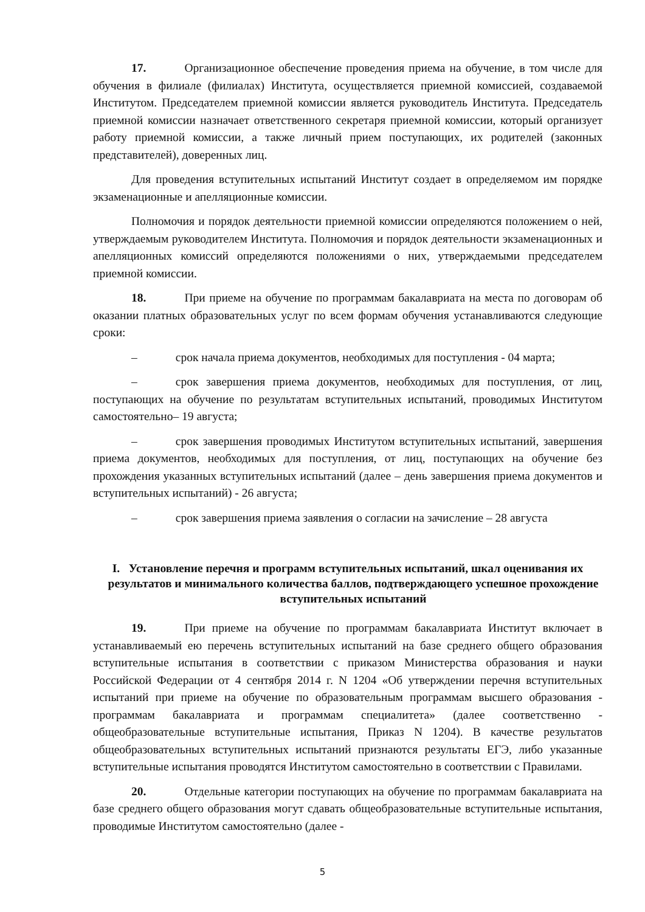17. Организационное обеспечение проведения приема на обучение, в том числе для обучения в филиале (филиалах) Института, осуществляется приемной комиссией, создаваемой Институтом. Председателем приемной комиссии является руководитель Института. Председатель приемной комиссии назначает ответственного секретаря приемной комиссии, который организует работу приемной комиссии, а также личный прием поступающих, их родителей (законных представителей), доверенных лиц.
Для проведения вступительных испытаний Институт создает в определяемом им порядке экзаменационные и апелляционные комиссии.
Полномочия и порядок деятельности приемной комиссии определяются положением о ней, утверждаемым руководителем Института. Полномочия и порядок деятельности экзаменационных и апелляционных комиссий определяются положениями о них, утверждаемыми председателем приемной комиссии.
18. При приеме на обучение по программам бакалавриата на места по договорам об оказании платных образовательных услуг по всем формам обучения устанавливаются следующие сроки:
– срок начала приема документов, необходимых для поступления - 04 марта;
– срок завершения приема документов, необходимых для поступления, от лиц, поступающих на обучение по результатам вступительных испытаний, проводимых Институтом самостоятельно– 19 августа;
– срок завершения проводимых Институтом вступительных испытаний, завершения приема документов, необходимых для поступления, от лиц, поступающих на обучение без прохождения указанных вступительных испытаний (далее – день завершения приема документов и вступительных испытаний) - 26 августа;
– срок завершения приема заявления о согласии на зачисление – 28 августа
I. Установление перечня и программ вступительных испытаний, шкал оценивания их результатов и минимального количества баллов, подтверждающего успешное прохождение вступительных испытаний
19. При приеме на обучение по программам бакалавриата Институт включает в устанавливаемый ею перечень вступительных испытаний на базе среднего общего образования вступительные испытания в соответствии с приказом Министерства образования и науки Российской Федерации от 4 сентября 2014 г. N 1204 «Об утверждении перечня вступительных испытаний при приеме на обучение по образовательным программам высшего образования - программам бакалавриата и программам специалитета» (далее соответственно - общеобразовательные вступительные испытания, Приказ N 1204). В качестве результатов общеобразовательных вступительных испытаний признаются результаты ЕГЭ, либо указанные вступительные испытания проводятся Институтом самостоятельно в соответствии с Правилами.
20. Отдельные категории поступающих на обучение по программам бакалавриата на базе среднего общего образования могут сдавать общеобразовательные вступительные испытания, проводимые Институтом самостоятельно (далее -
5